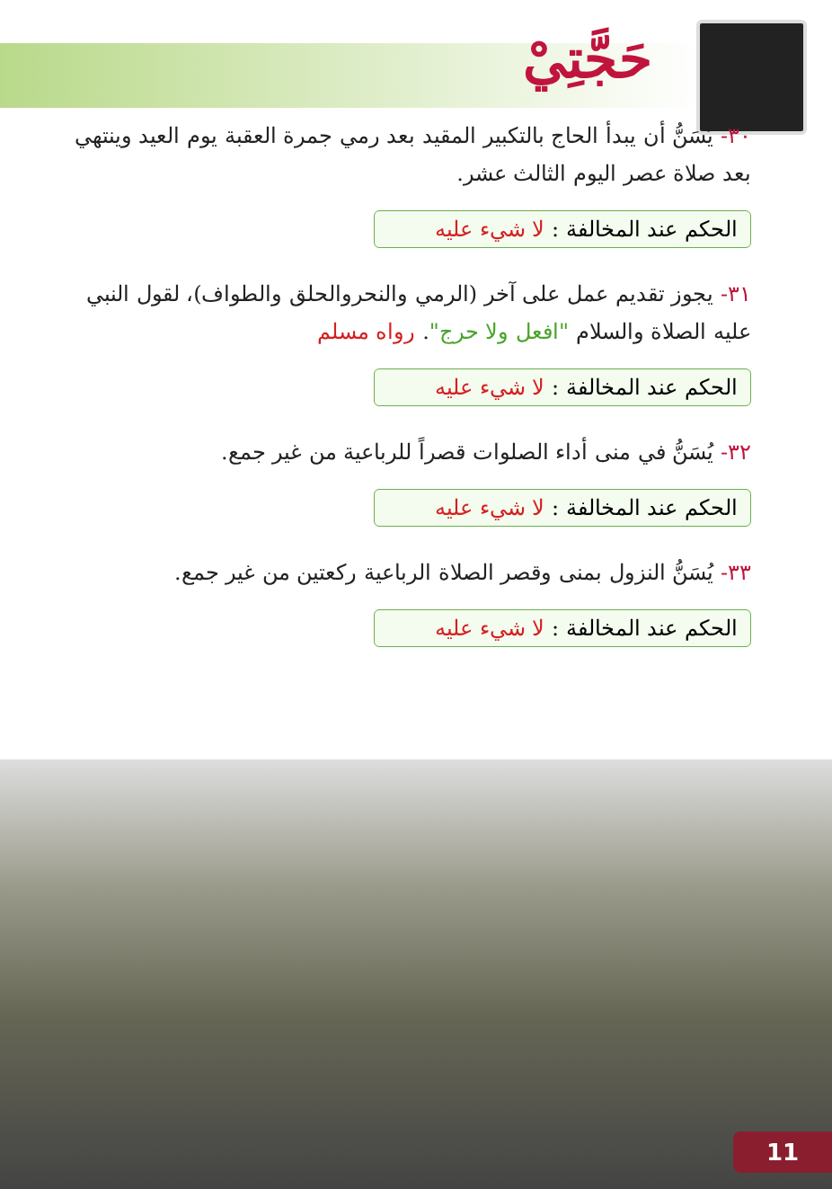حَجَّتِيْ
٣٠- يُسَنُّ أن يبدأ الحاج بالتكبير المقيد بعد رمي جمرة العقبة يوم العيد وينتهي بعد صلاة عصر اليوم الثالث عشر.
الحكم عند المخالفة : لا شيء عليه
٣١- يجوز تقديم عمل على آخر (الرمي والنحروالحلق والطواف)، لقول النبي عليه الصلاة والسلام "افعل ولا حرج". رواه مسلم
الحكم عند المخالفة : لا شيء عليه
٣٢- يُسَنُّ في منى أداء الصلوات قصراً للرباعية من غير جمع.
الحكم عند المخالفة : لا شيء عليه
٣٣- يُسَنُّ النزول بمنى وقصر الصلاة الرباعية ركعتين من غير جمع.
الحكم عند المخالفة : لا شيء عليه
11